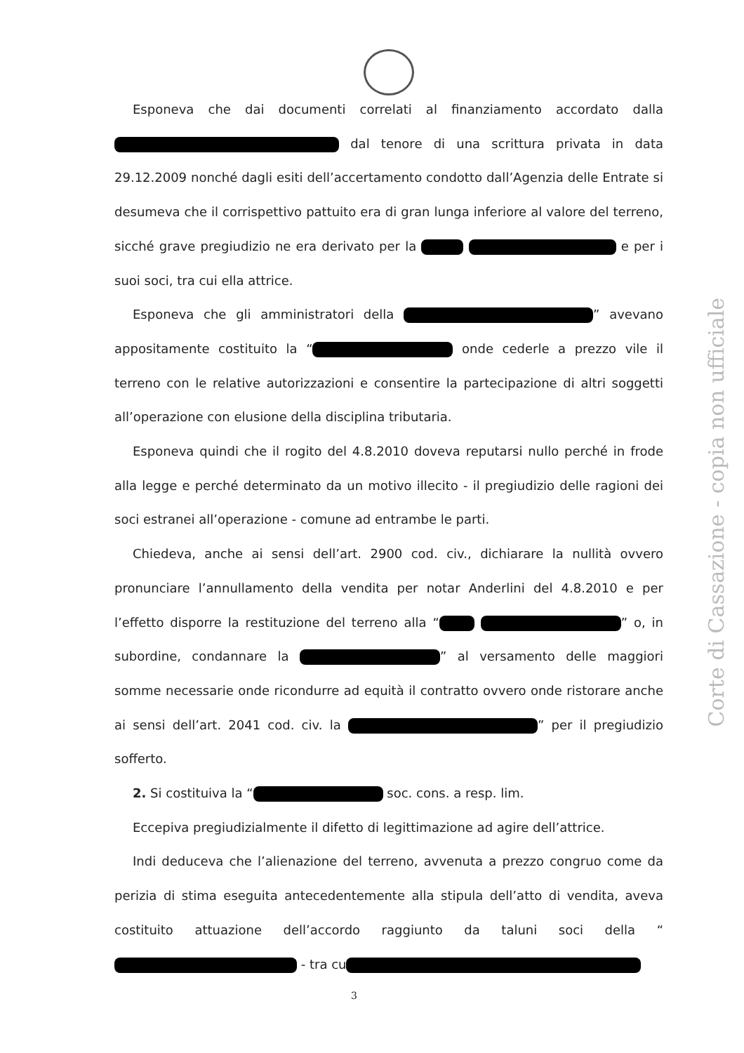Esponeva che dai documenti correlati al finanziamento accordato dalla dal tenore di una scrittura privata in data 29.12.2009 nonché dagli esiti dell’accertamento condotto dall’Agenzia delle Entrate si desumeva che il corrispettivo pattuito era di gran lunga inferiore al valore del terreno, sicché grave pregiudizio ne era derivato per la e per i suoi soci, tra cui ella attrice.
Esponeva che gli amministratori della ” avevano appositamente costituito la “ onde cederle a prezzo vile il terreno con le relative autorizzazioni e consentire la partecipazione di altri soggetti all’operazione con elusione della disciplina tributaria.
Esponeva quindi che il rogito del 4.8.2010 doveva reputarsi nullo perché in frode alla legge e perché determinato da un motivo illecito - il pregiudizio delle ragioni dei soci estranei all’operazione - comune ad entrambe le parti.
Chiedeva, anche ai sensi dell’art. 2900 cod. civ., dichiarare la nullità ovvero pronunciare l’annullamento della vendita per notar Anderlini del 4.8.2010 e per l’effetto disporre la restituzione del terreno alla “ ” o, in subordine, condannare la ” al versamento delle maggiori somme necessarie onde ricondurre ad equità il contratto ovvero onde ristorare anche ai sensi dell’art. 2041 cod. civ. la ” per il pregiudizio sofferto.
2. Si costituiva la “ soc. cons. a resp. lim.
Eccepiva pregiudizialmente il difetto di legittimazione ad agire dell’attrice.
Indi deduceva che l’alienazione del terreno, avvenuta a prezzo congruo come da perizia di stima eseguita antecedentemente alla stipula dell’atto di vendita, aveva costituito attuazione dell’accordo raggiunto da taluni soci della “ - tra cu
Corte di Cassazione - copia non ufficiale
3